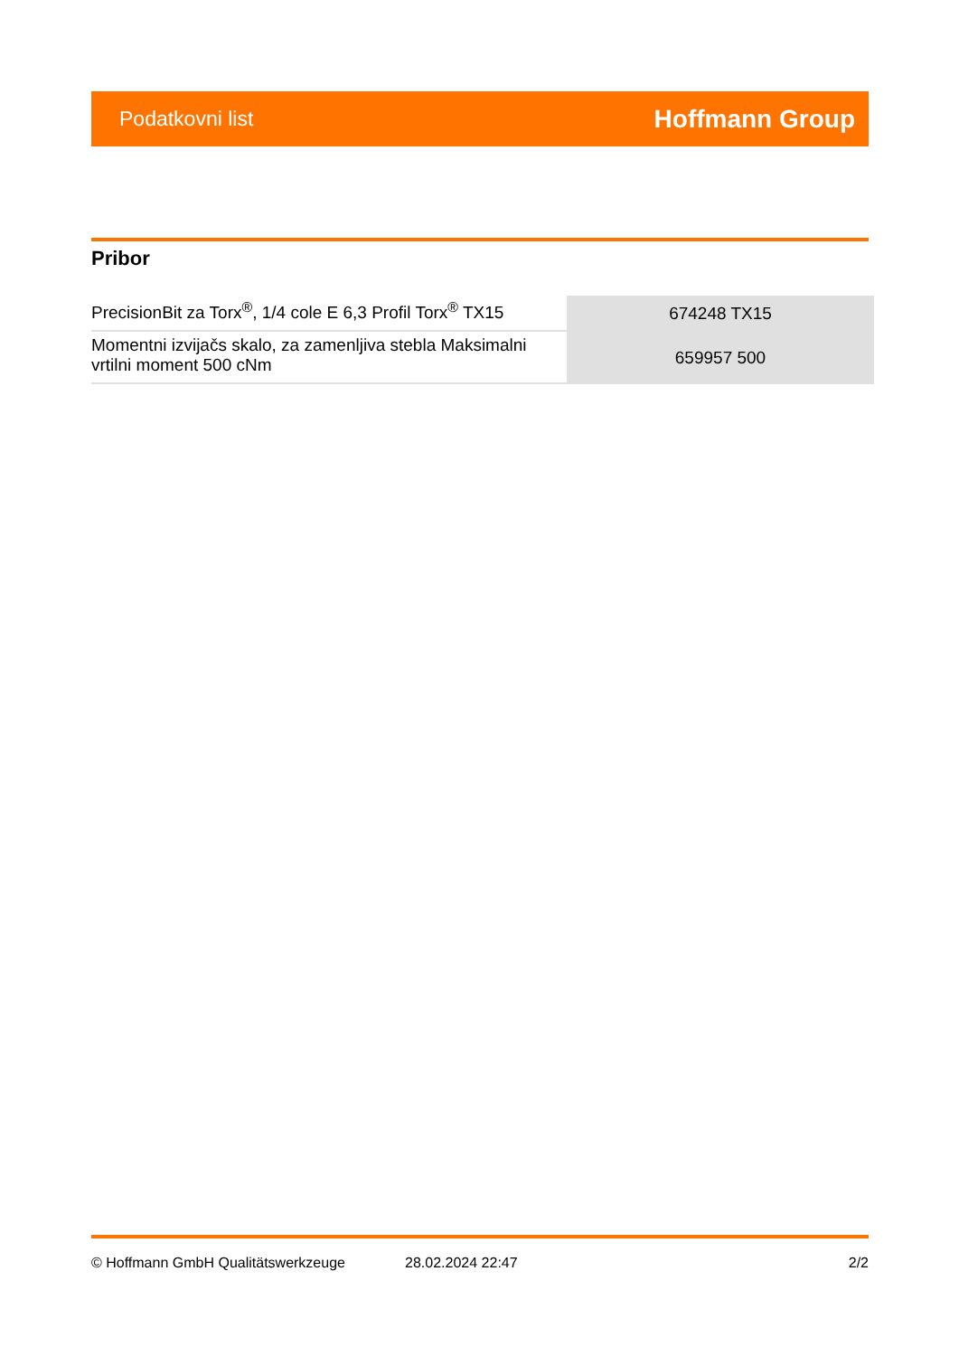Podatkovni list Hoffmann Group
Pribor
| PrecisionBit za Torx<sup>®</sup>, 1/4 cole E 6,3 Profil Torx<sup>®</sup> TX15 | 674248 TX15 |
| Momentni izvijačs skalo, za zamenljiva stebla Maksimalni vrtilni moment 500 cNm | 659957 500 |
© Hoffmann GmbH Qualitätswerkzeuge 28.02.2024 22:47 2/2